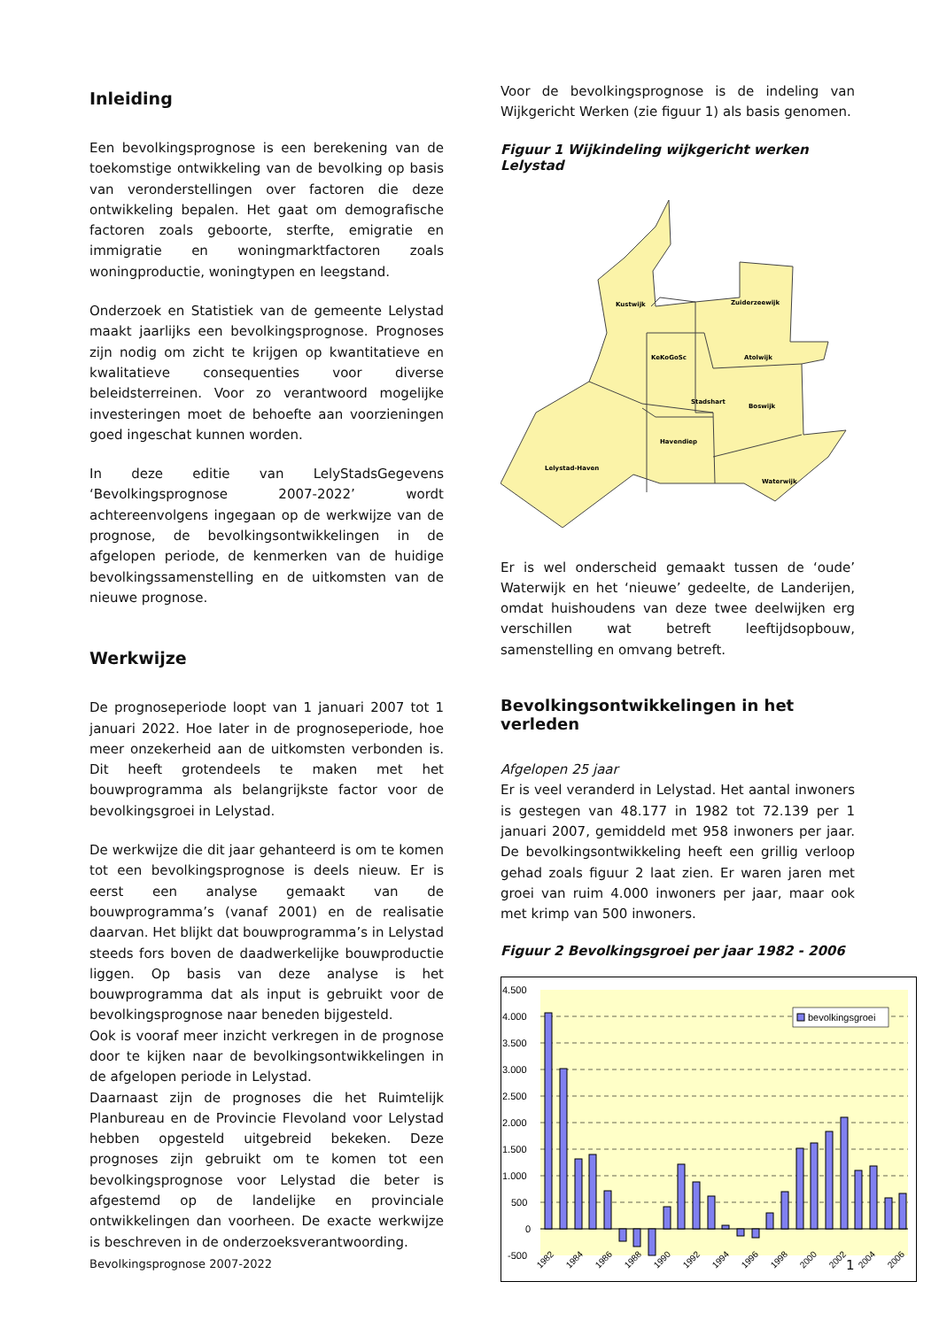Inleiding
Een bevolkingsprognose is een berekening van de toekomstige ontwikkeling van de bevolking op basis van veronderstellingen over factoren die deze ontwikkeling bepalen. Het gaat om demografische factoren zoals geboorte, sterfte, emigratie en immigratie en woningmarktfactoren zoals woningproductie, woningtypen en leegstand.
Onderzoek en Statistiek van de gemeente Lelystad maakt jaarlijks een bevolkingsprognose. Prognoses zijn nodig om zicht te krijgen op kwantitatieve en kwalitatieve consequenties voor diverse beleidsterreinen. Voor zo verantwoord mogelijke investeringen moet de behoefte aan voorzieningen goed ingeschat kunnen worden.
In deze editie van LelyStadsGegevens ‘Bevolkingsprognose 2007-2022’ wordt achtereenvolgens ingegaan op de werkwijze van de prognose, de bevolkingsontwikkelingen in de afgelopen periode, de kenmerken van de huidige bevolkingssamenstelling en de uitkomsten van de nieuwe prognose.
Werkwijze
De prognoseperiode loopt van 1 januari 2007 tot 1 januari 2022. Hoe later in de prognoseperiode, hoe meer onzekerheid aan de uitkomsten verbonden is. Dit heeft grotendeels te maken met het bouwprogramma als belangrijkste factor voor de bevolkingsgroei in Lelystad.
De werkwijze die dit jaar gehanteerd is om te komen tot een bevolkingsprognose is deels nieuw. Er is eerst een analyse gemaakt van de bouwprogramma’s (vanaf 2001) en de realisatie daarvan. Het blijkt dat bouwprogramma’s in Lelystad steeds fors boven de daadwerkelijke bouwproductie liggen. Op basis van deze analyse is het bouwprogramma dat als input is gebruikt voor de bevolkingsprognose naar beneden bijgesteld.
Ook is vooraf meer inzicht verkregen in de prognose door te kijken naar de bevolkingsontwikkelingen in de afgelopen periode in Lelystad.
Daarnaast zijn de prognoses die het Ruimtelijk Planbureau en de Provincie Flevoland voor Lelystad hebben opgesteld uitgebreid bekeken. Deze prognoses zijn gebruikt om te komen tot een bevolkingsprognose voor Lelystad die beter is afgestemd op de landelijke en provinciale ontwikkelingen dan voorheen. De exacte werkwijze is beschreven in de onderzoeksverantwoording.
Voor de bevolkingsprognose is de indeling van Wijkgericht Werken (zie figuur 1) als basis genomen.
Figuur 1 Wijkindeling wijkgericht werken Lelystad
Kustwijk
Zuiderzeewijk
KeKoGoSc
Atolwijk
Stadshart
Boswijk
Havendiep
Lelystad-Haven
Waterwijk
Er is wel onderscheid gemaakt tussen de ‘oude’ Waterwijk en het ‘nieuwe’ gedeelte, de Landerijen, omdat huishoudens van deze twee deelwijken erg verschillen wat betreft leeftijdsopbouw, samenstelling en omvang betreft.
Bevolkingsontwikkelingen in het verleden
Afgelopen 25 jaar
Er is veel veranderd in Lelystad. Het aantal inwoners is gestegen van 48.177 in 1982 tot 72.139 per 1 januari 2007, gemiddeld met 958 inwoners per jaar. De bevolkingsontwikkeling heeft een grillig verloop gehad zoals figuur 2 laat zien. Er waren jaren met groei van ruim 4.000 inwoners per jaar, maar ook met krimp van 500 inwoners.
Figuur 2 Bevolkingsgroei per jaar 1982 - 2006
4.500
4.000
3.500
3.000
2.500
2.000
1.500
1.000
500
0
-500
bevolkingsgroei
1982
1984
1986
1988
1990
1992
1994
1996
1998
2000
2002
2004
2006
Bevolkingsprognose 2007-2022 1